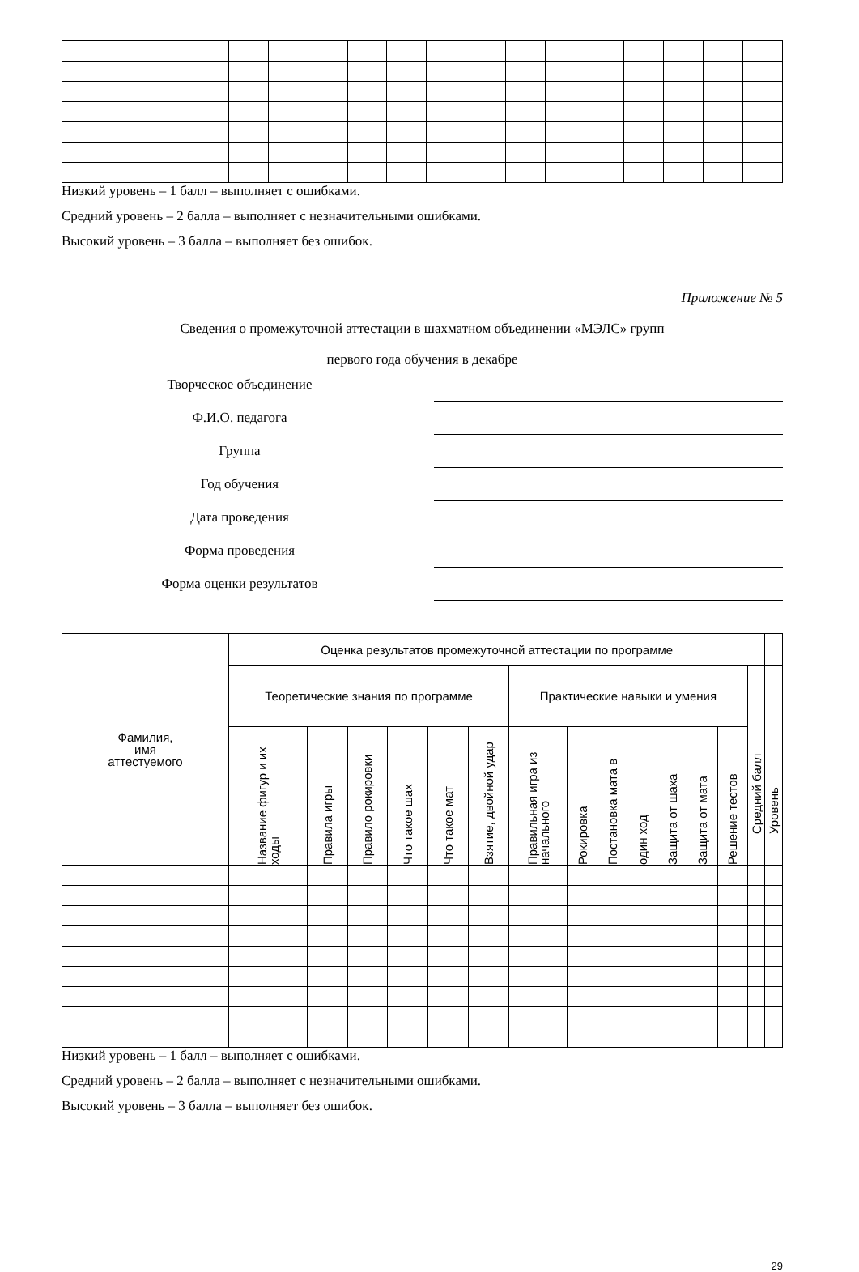Низкий уровень – 1 балл – выполняет с ошибками.
Средний уровень – 2 балла – выполняет с незначительными ошибками.
Высокий уровень – 3 балла – выполняет без ошибок.
Приложение № 5
Сведения о промежуточной аттестации в шахматном объединении «МЭЛС» групп
первого года обучения в декабре
Творческое объединение
Ф.И.О. педагога
Группа
Год обучения
Дата проведения
Форма проведения
Форма оценки результатов
| Фамилия, имя аттестуемого | Оценка результатов промежуточной аттестации по программе | | | | | | | | | | | | | | |
| --- | --- | --- | --- | --- | --- | --- | --- | --- | --- | --- | --- | --- | --- | --- | --- |
| | Теоретические знания по программе | | | | | | Практические навыки и умения | | | | | | | Средний балл | Уровень |
| | Название фигур и их ходы | Правила игры | Правило рокировки | Что такое шах | Что такое мат | Взятие, двойной удар | Правильная игра из начального | Рокировка | Постановка мата в | один ход | Защита от шаха | Защита от мата | Решение тестов | | |
Низкий уровень – 1 балл – выполняет с ошибками.
Средний уровень – 2 балла – выполняет с незначительными ошибками.
Высокий уровень – 3 балла – выполняет без ошибок.
29